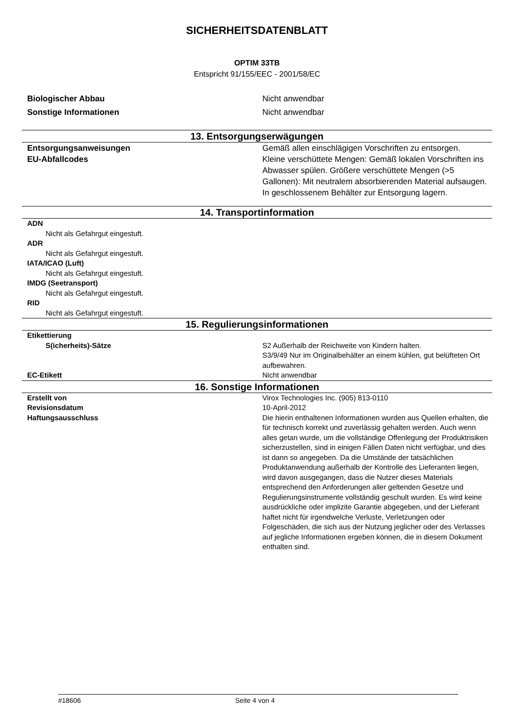SICHERHEITSDATENBLATT
OPTIM 33TB
Entspricht 91/155/EEC - 2001/58/EC
Biologischer Abbau Nicht anwendbar
Sonstige Informationen Nicht anwendbar
13. Entsorgungserwägungen
Entsorgungsanweisungen Gemäß allen einschlägigen Vorschriften zu entsorgen.
EU-Abfallcodes Kleine verschüttete Mengen: Gemäß lokalen Vorschriften ins Abwasser spülen. Größere verschüttete Mengen (>5 Gallonen): Mit neutralem absorbierenden Material aufsaugen. In geschlossenem Behälter zur Entsorgung lagern.
14. Transportinformation
ADN
Nicht als Gefahrgut eingestuft.
ADR
Nicht als Gefahrgut eingestuft.
IATA/ICAO (Luft)
Nicht als Gefahrgut eingestuft.
IMDG (Seetransport)
Nicht als Gefahrgut eingestuft.
RID
Nicht als Gefahrgut eingestuft.
15. Regulierungsinformationen
Etikettierung
S(icherheits)-Sätze S2 Außerhalb der Reichweite von Kindern halten.
S3/9/49 Nur im Originalbehälter an einem kühlen, gut belüfteten Ort aufbewahren.
EC-Etikett Nicht anwendbar
16. Sonstige Informationen
Erstellt von Virox Technologies Inc. (905) 813-0110
Revisionsdatum 10-April-2012
Haftungsausschluss Die hierin enthaltenen Informationen wurden aus Quellen erhalten, die für technisch korrekt und zuverlässig gehalten werden. Auch wenn alles getan wurde, um die vollständige Offenlegung der Produktrisiken sicherzustellen, sind in einigen Fällen Daten nicht verfügbar, und dies ist dann so angegeben. Da die Umstände der tatsächlichen Produktanwendung außerhalb der Kontrolle des Lieferanten liegen, wird davon ausgegangen, dass die Nutzer dieses Materials entsprechend den Anforderungen aller geltenden Gesetze und Regulierungsinstrumente vollständig geschult wurden. Es wird keine ausdrückliche oder implizite Garantie abgegeben, und der Lieferant haftet nicht für irgendwelche Verluste, Verletzungen oder Folgeschäden, die sich aus der Nutzung jeglicher oder des Verlasses auf jegliche Informationen ergeben können, die in diesem Dokument enthalten sind.
#18606 Seite 4 von 4